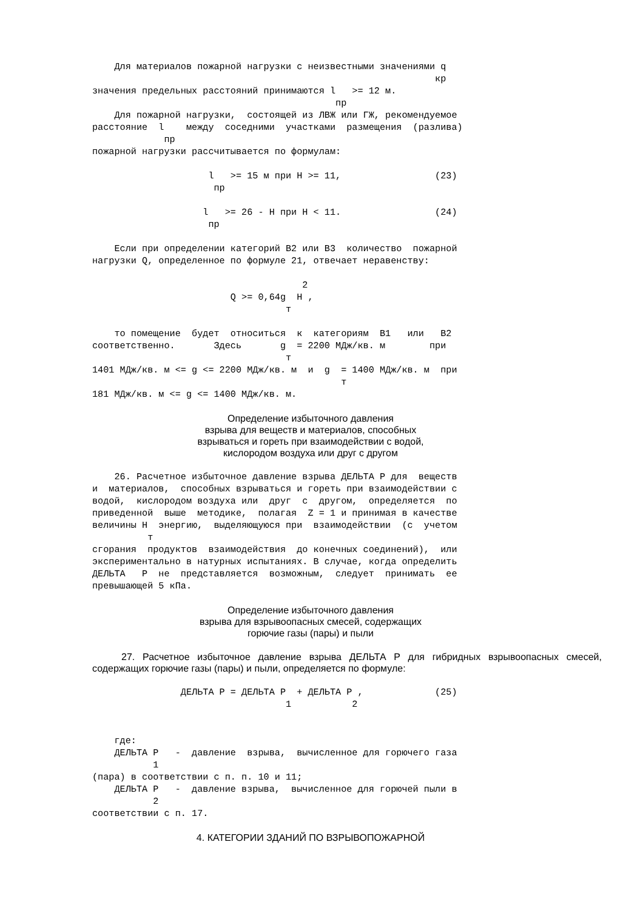Для материалов пожарной нагрузки с неизвестными значениями q
                                                              кр
значения предельных расстояний принимаются l   >= 12 м.
                                            пр
    Для пожарной нагрузки,  состоящей из ЛВЖ или ГЖ, рекомендуемое
расстояние  l    между  соседними  участками  размещения  (разлива)
             пр
пожарной нагрузки рассчитывается по формулам:

                     l   >= 15 м при H >= 11,                 (23)
                      пр

                    l   >= 26 - H при H < 11.                 (24)
                     пр

    Если при определении категорий В2 или В3  количество  пожарной
нагрузки Q, определенное по формуле 21, отвечает неравенству:

                                      2
                         Q >= 0,64g  H ,
                                   т

    то помещение  будет  относиться  к  категориям  В1   или   В2
соответственно.       Здесь       g  = 2200 МДж/кв. м        при
                                   т
1401 МДж/кв. м <= g <= 2200 МДж/кв. м  и  g  = 1400 МДж/кв. м  при
                                             т
181 МДж/кв. м <= g <= 1400 МДж/кв. м.
Определение избыточного давления
взрыва для веществ и материалов, способных
взрываться и гореть при взаимодействии с водой,
кислородом воздуха или друг с другом
    26. Расчетное избыточное давление взрыва ДЕЛЬТА P для  веществ
и  материалов,  способных взрываться и гореть при взаимодействии с
водой,  кислородом воздуха или  друг  с  другом,  определяется  по
приведенной  выше  методике,  полагая  Z = 1 и принимая в качестве
величины H  энергию,  выделяющуюся при  взаимодействии  (с  учетом
          т
сгорания  продуктов  взаимодействия  до конечных соединений),  или
экспериментально в натурных испытаниях. В случае, когда определить
ДЕЛЬТА   P  не  представляется  возможным,  следует  принимать  ее
превышающей 5 кПа.
Определение избыточного давления
взрыва для взрывоопасных смесей, содержащих
горючие газы (пары) и пыли
27. Расчетное избыточное давление взрыва ДЕЛЬТА P для гибридных взрывоопасных смесей, содержащих горючие газы (пары) и пыли, определяется по формуле:
                ДЕЛЬТА P = ДЕЛЬТА P  + ДЕЛЬТА P ,             (25)
                                   1           2


    где:
    ДЕЛЬТА P   -  давление  взрыва,  вычисленное для горючего газа
           1
(пара) в соответствии с п. п. 10 и 11;
    ДЕЛЬТА P   -  давление взрыва,  вычисленное для горючей пыли в
           2
соответствии с п. 17.
4. КАТЕГОРИИ ЗДАНИЙ ПО ВЗРЫВОПОЖАРНОЙ